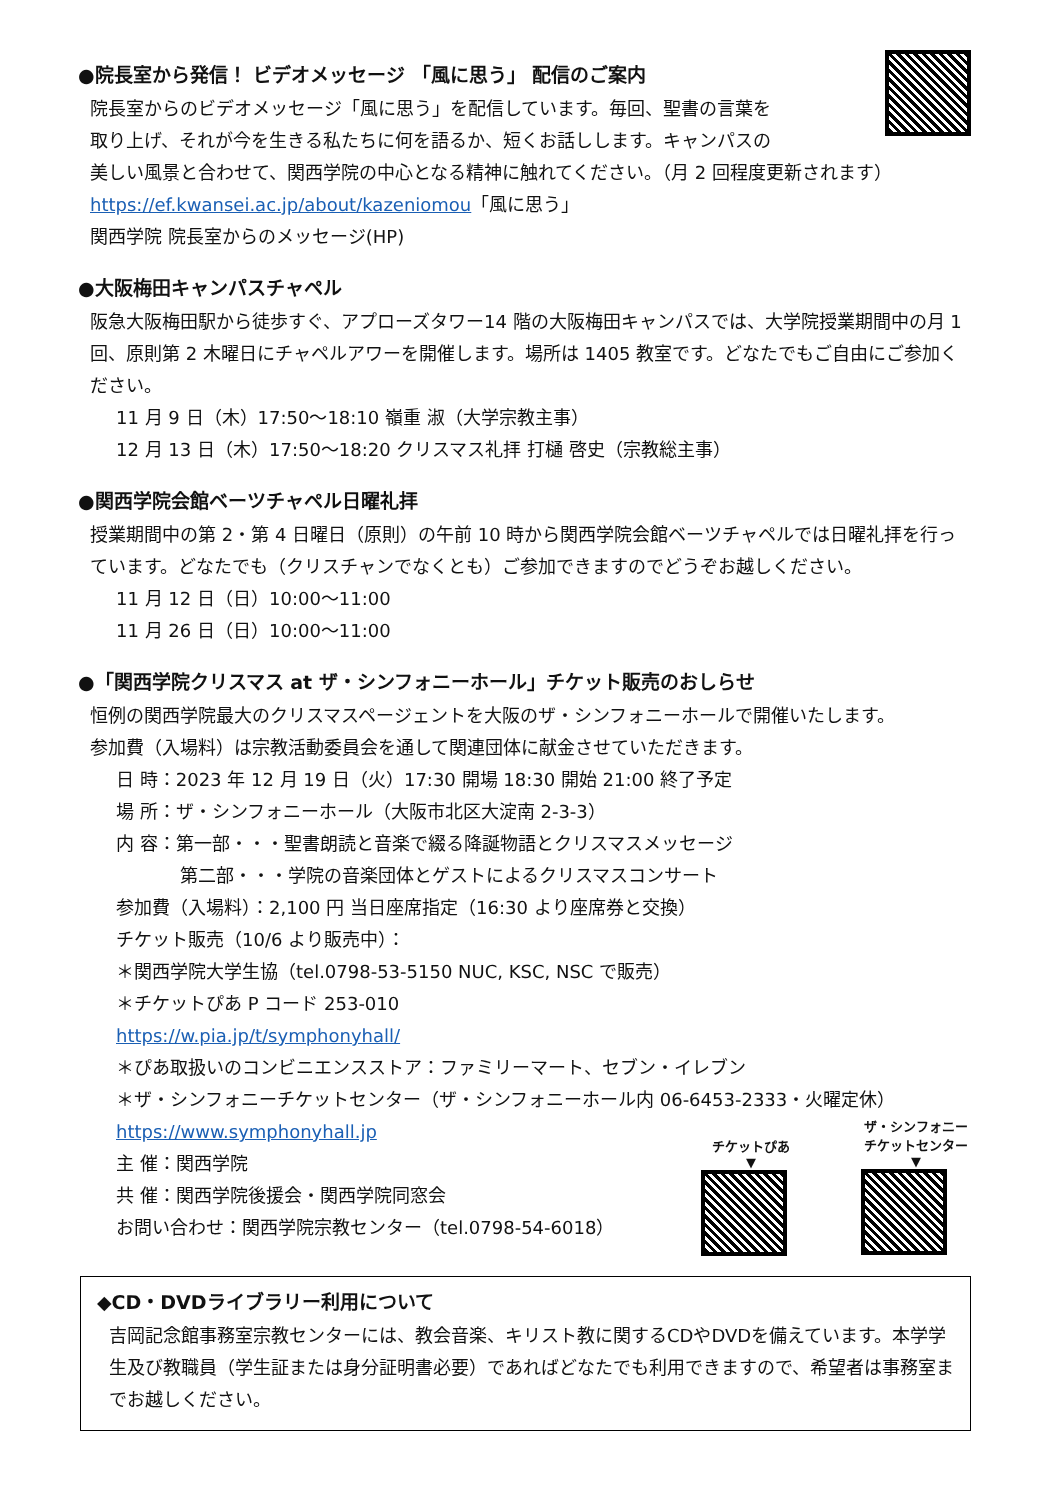●院長室から発信！ ビデオメッセージ 「風に思う」 配信のご案内
院長室からのビデオメッセージ「風に思う」を配信しています。毎回、聖書の言葉を
取り上げ、それが今を生きる私たちに何を語るか、短くお話しします。キャンパスの
美しい風景と合わせて、関西学院の中心となる精神に触れてください。（月 2 回程度更新されます）
https://ef.kwansei.ac.jp/about/kazeniomou「風に思う」
関西学院 院長室からのメッセージ(HP)
●大阪梅田キャンパスチャペル
阪急大阪梅田駅から徒歩すぐ、アプローズタワー14 階の大阪梅田キャンパスでは、大学院授業期間中の月 1 回、原則第 2 木曜日にチャペルアワーを開催します。場所は 1405 教室です。どなたでもご自由にご参加ください。
11 月 9 日（木）17:50～18:10 嶺重 淑（大学宗教主事）
12 月 13 日（木）17:50～18:20 クリスマス礼拝 打樋 啓史（宗教総主事）
●関西学院会館ベーツチャペル日曜礼拝
授業期間中の第 2・第 4 日曜日（原則）の午前 10 時から関西学院会館ベーツチャペルでは日曜礼拝を行っています。どなたでも（クリスチャンでなくとも）ご参加できますのでどうぞお越しください。
11 月 12 日（日）10:00～11:00
11 月 26 日（日）10:00～11:00
●「関西学院クリスマス at ザ・シンフォニーホール」チケット販売のおしらせ
恒例の関西学院最大のクリスマスページェントを大阪のザ・シンフォニーホールで開催いたします。
参加費（入場料）は宗教活動委員会を通して関連団体に献金させていただきます。
日 時：2023 年 12 月 19 日（火）17:30 開場 18:30 開始 21:00 終了予定
場 所：ザ・シンフォニーホール（大阪市北区大淀南 2-3-3）
内 容：第一部・・・聖書朗読と音楽で綴る降誕物語とクリスマスメッセージ
第二部・・・学院の音楽団体とゲストによるクリスマスコンサート
参加費（入場料）：2,100 円 当日座席指定（16:30 より座席券と交換）
チケット販売（10/6 より販売中）：
＊関西学院大学生協（tel.0798-53-5150 NUC, KSC, NSC で販売）
＊チケットぴあ P コード 253-010
https://w.pia.jp/t/symphonyhall/
＊ぴあ取扱いのコンビニエンスストア：ファミリーマート、セブン・イレブン
＊ザ・シンフォニーチケットセンター（ザ・シンフォニーホール内 06-6453-2333・火曜定休）
https://www.symphonyhall.jp
主 催：関西学院
共 催：関西学院後援会・関西学院同窓会
お問い合わせ：関西学院宗教センター（tel.0798-54-6018）
チケットぴあ
▼
ザ・シンフォニー
チケットセンター
▼
◆CD・DVDライブラリー利用について
吉岡記念館事務室宗教センターには、教会音楽、キリスト教に関するCDやDVDを備えています。本学学生及び教職員（学生証または身分証明書必要）であればどなたでも利用できますので、希望者は事務室までお越しください。